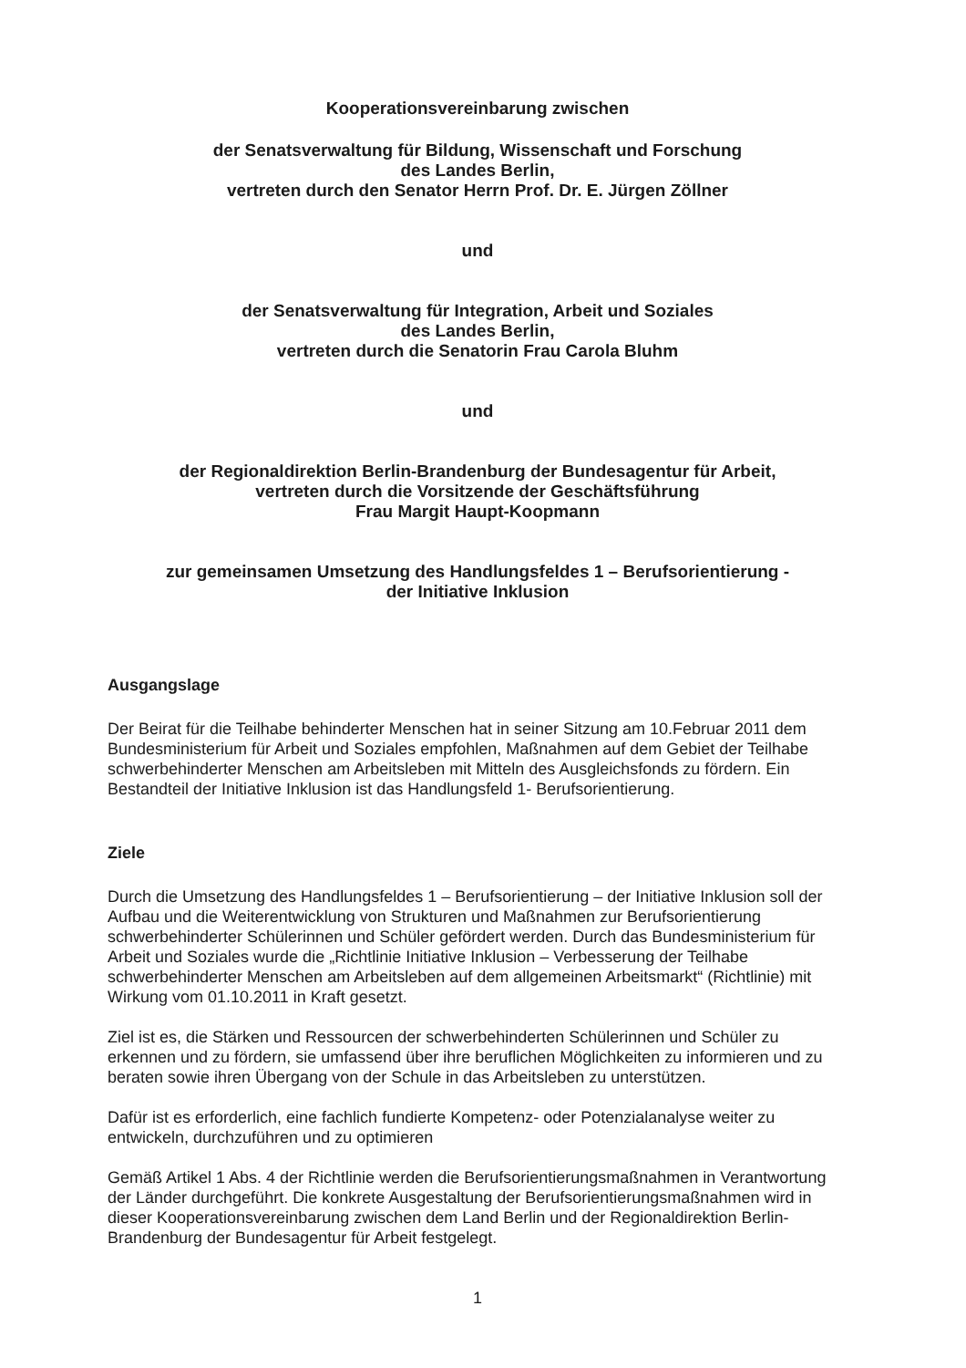Kooperationsvereinbarung zwischen
der Senatsverwaltung für Bildung, Wissenschaft und Forschung
des Landes Berlin,
vertreten durch den Senator Herrn Prof. Dr. E. Jürgen Zöllner
und
der Senatsverwaltung für Integration, Arbeit und Soziales
des Landes Berlin,
vertreten durch die Senatorin Frau Carola Bluhm
und
der Regionaldirektion Berlin-Brandenburg der Bundesagentur für Arbeit,
vertreten durch die Vorsitzende der Geschäftsführung
Frau Margit Haupt-Koopmann
zur gemeinsamen Umsetzung des Handlungsfeldes 1 – Berufsorientierung -
der Initiative Inklusion
Ausgangslage
Der Beirat für die Teilhabe behinderter Menschen hat in seiner Sitzung am 10.Februar 2011 dem Bundesministerium für Arbeit und Soziales empfohlen, Maßnahmen auf dem Gebiet der Teilhabe schwerbehinderter Menschen am Arbeitsleben mit Mitteln des Ausgleichsfonds zu fördern. Ein Bestandteil der Initiative Inklusion ist das Handlungsfeld 1- Berufsorientierung.
Ziele
Durch die Umsetzung des Handlungsfeldes 1 – Berufsorientierung – der Initiative Inklusion soll der Aufbau und die Weiterentwicklung von Strukturen und Maßnahmen zur Berufsorientierung schwerbehinderter Schülerinnen und Schüler gefördert werden. Durch das Bundesministerium für Arbeit und Soziales wurde die „Richtlinie Initiative Inklusion – Verbesserung der Teilhabe schwerbehinderter Menschen am Arbeitsleben auf dem allgemeinen Arbeitsmarkt“ (Richtlinie) mit Wirkung vom 01.10.2011 in Kraft gesetzt.
Ziel ist es, die Stärken und Ressourcen der schwerbehinderten Schülerinnen und Schüler zu erkennen und zu fördern, sie umfassend über ihre beruflichen Möglichkeiten zu informieren und zu beraten sowie ihren Übergang von der Schule in das Arbeitsleben zu unterstützen.
Dafür ist es erforderlich, eine fachlich fundierte Kompetenz- oder Potenzialanalyse weiter zu entwickeln, durchzuführen und zu optimieren
Gemäß Artikel 1 Abs. 4 der Richtlinie werden die Berufsorientierungsmaßnahmen in Verantwortung der Länder durchgeführt. Die konkrete Ausgestaltung der Berufsorientierungsmaßnahmen wird in dieser Kooperationsvereinbarung zwischen dem Land Berlin und der Regionaldirektion Berlin-Brandenburg der Bundesagentur für Arbeit festgelegt.
1